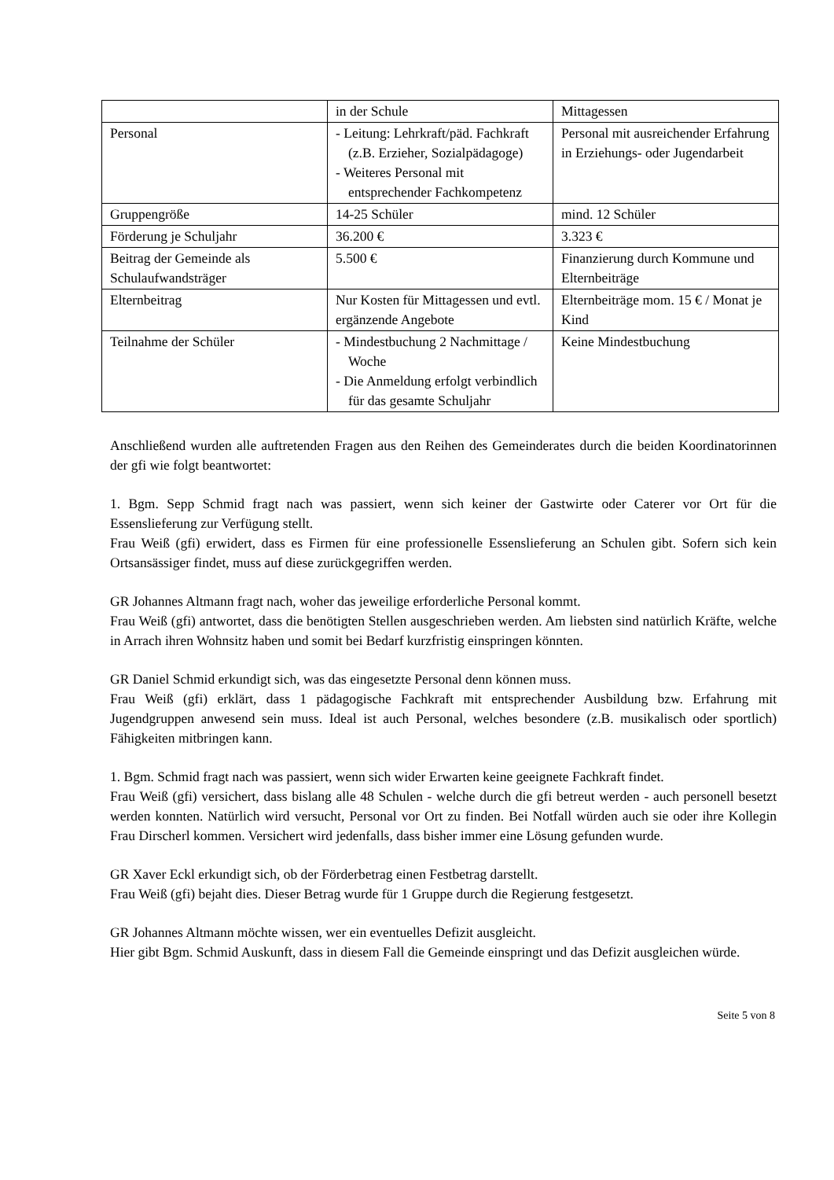| | in der Schule | Mittagessen |
| Personal | - Leitung: Lehrkraft/päd. Fachkraft (z.B. Erzieher, Sozialpädagoge) - Weiteres Personal mit entsprechender Fachkompetenz | Personal mit ausreichender Erfahrung in Erziehungs- oder Jugendarbeit |
| Gruppengröße | 14-25 Schüler | mind. 12 Schüler |
| Förderung je Schuljahr | 36.200 € | 3.323 € |
| Beitrag der Gemeinde als Schulaufwandsträger | 5.500 € | Finanzierung durch Kommune und Elternbeiträge |
| Elternbeitrag | Nur Kosten für Mittagessen und evtl. ergänzende Angebote | Elternbeiträge mom. 15 € / Monat je Kind |
| Teilnahme der Schüler | - Mindestbuchung 2 Nachmittage / Woche - Die Anmeldung erfolgt verbindlich für das gesamte Schuljahr | Keine Mindestbuchung |
Anschließend wurden alle auftretenden Fragen aus den Reihen des Gemeinderates durch die beiden Koordinatorinnen der gfi wie folgt beantwortet:
1. Bgm. Sepp Schmid fragt nach was passiert, wenn sich keiner der Gastwirte oder Caterer vor Ort für die Essenslieferung zur Verfügung stellt.
Frau Weiß (gfi) erwidert, dass es Firmen für eine professionelle Essenslieferung an Schulen gibt. Sofern sich kein Ortsansässiger findet, muss auf diese zurückgegriffen werden.
GR Johannes Altmann fragt nach, woher das jeweilige erforderliche Personal kommt.
Frau Weiß (gfi) antwortet, dass die benötigten Stellen ausgeschrieben werden. Am liebsten sind natürlich Kräfte, welche in Arrach ihren Wohnsitz haben und somit bei Bedarf kurzfristig einspringen könnten.
GR Daniel Schmid erkundigt sich, was das eingesetzte Personal denn können muss.
Frau Weiß (gfi) erklärt, dass 1 pädagogische Fachkraft mit entsprechender Ausbildung bzw. Erfahrung mit Jugendgruppen anwesend sein muss. Ideal ist auch Personal, welches besondere (z.B. musikalisch oder sportlich) Fähigkeiten mitbringen kann.
1. Bgm. Schmid fragt nach was passiert, wenn sich wider Erwarten keine geeignete Fachkraft findet.
Frau Weiß (gfi) versichert, dass bislang alle 48 Schulen - welche durch die gfi betreut werden - auch personell besetzt werden konnten. Natürlich wird versucht, Personal vor Ort zu finden. Bei Notfall würden auch sie oder ihre Kollegin Frau Dirscherl kommen. Versichert wird jedenfalls, dass bisher immer eine Lösung gefunden wurde.
GR Xaver Eckl erkundigt sich, ob der Förderbetrag einen Festbetrag darstellt.
Frau Weiß (gfi) bejaht dies. Dieser Betrag wurde für 1 Gruppe durch die Regierung festgesetzt.
GR Johannes Altmann möchte wissen, wer ein eventuelles Defizit ausgleicht.
Hier gibt Bgm. Schmid Auskunft, dass in diesem Fall die Gemeinde einspringt und das Defizit ausgleichen würde.
Seite 5 von 8